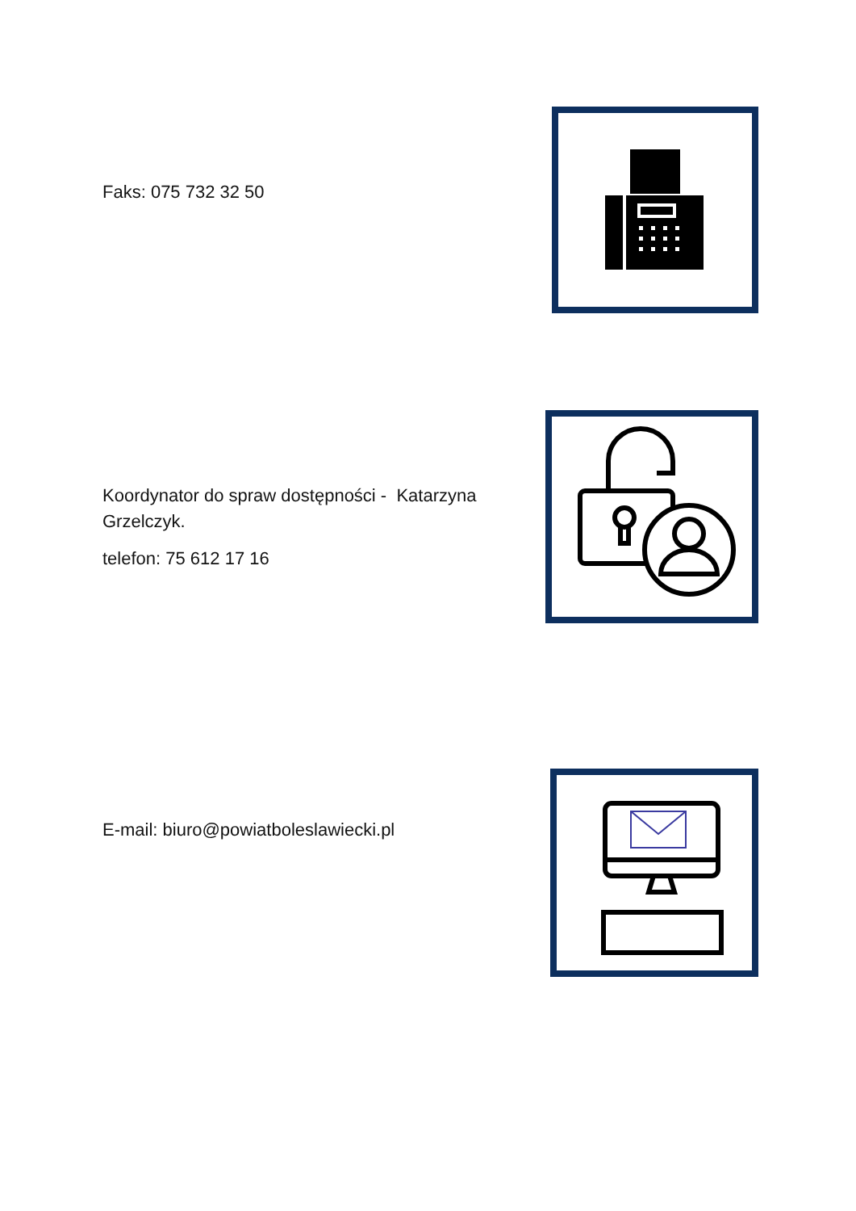Faks: 075 732 32 50
Koordynator do spraw dostępności - Katarzyna
Grzelczyk.
telefon: 75 612 17 16
E-mail: biuro@powiatboleslawiecki.pl